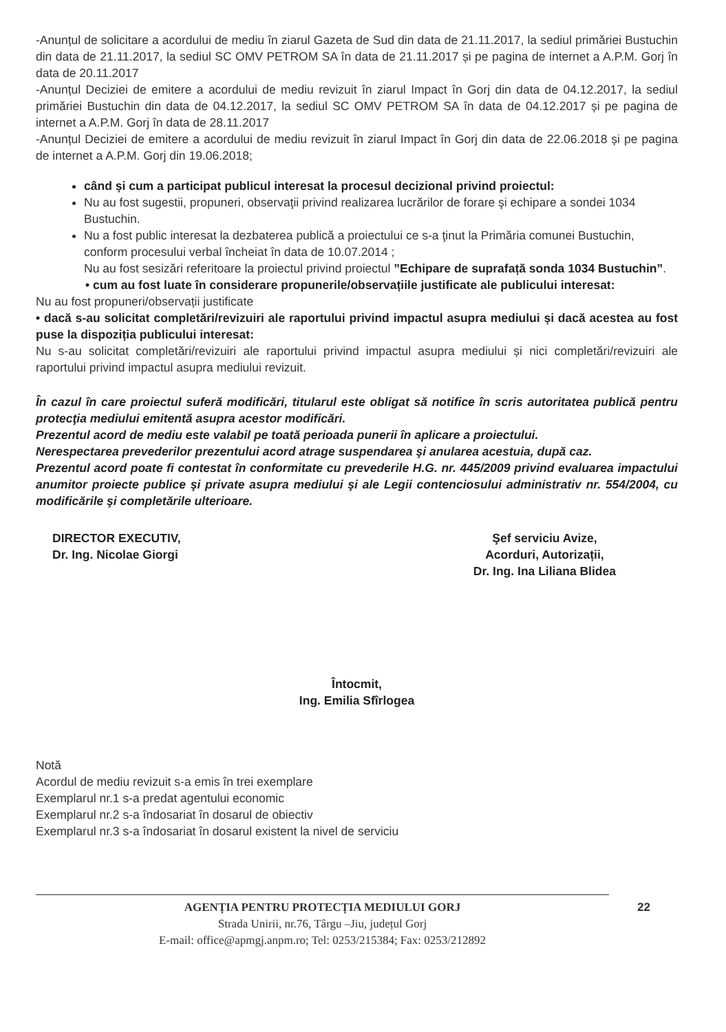-Anunțul de solicitare a acordului de mediu în ziarul Gazeta de Sud din data de 21.11.2017, la sediul primăriei Bustuchin din data de 21.11.2017, la sediul SC OMV PETROM SA în data de 21.11.2017 și pe pagina de internet a A.P.M. Gorj în data de 20.11.2017
-Anunțul Deciziei de emitere a acordului de mediu revizuit în ziarul Impact în Gorj din data de 04.12.2017, la sediul primăriei Bustuchin din data de 04.12.2017, la sediul SC OMV PETROM SA în data de 04.12.2017 și pe pagina de internet a A.P.M. Gorj în data de 28.11.2017
-Anunțul Deciziei de emitere a acordului de mediu revizuit în ziarul Impact în Gorj din data de 22.06.2018 și pe pagina de internet a A.P.M. Gorj din 19.06.2018;
când și cum a participat publicul interesat la procesul decizional privind proiectul:
Nu au fost sugestii, propuneri, observaţii privind realizarea lucrărilor de forare şi echipare a sondei 1034 Bustuchin.
Nu a fost public interesat la dezbaterea publică a proiectului ce s-a ţinut la Primăria comunei Bustuchin, conform procesului verbal încheiat în data de 10.07.2014 ;
Nu au fost sesizări referitoare la proiectul privind proiectul ”Echipare de suprafață sonda 1034 Bustuchin”.
• cum au fost luate în considerare propunerile/observațiile justificate ale publicului interesat:
Nu au fost propuneri/observații justificate
• dacă s-au solicitat completări/revizuiri ale raportului privind impactul asupra mediului și dacă acestea au fost puse la dispoziția publicului interesat:
Nu s-au solicitat completări/revizuiri ale raportului privind impactul asupra mediului și nici completări/revizuiri ale raportului privind impactul asupra mediului revizuit.
În cazul în care proiectul suferă modificări, titularul este obligat să notifice în scris autoritatea publică pentru protecţia mediului emitentă asupra acestor modificări.
Prezentul acord de mediu este valabil pe toată perioada punerii în aplicare a proiectului.
Nerespectarea prevederilor prezentului acord atrage suspendarea şi anularea acestuia, după caz.
Prezentul acord poate fi contestat în conformitate cu prevederile H.G. nr. 445/2009 privind evaluarea impactului anumitor proiecte publice şi private asupra mediului şi ale Legii contenciosului administrativ nr. 554/2004, cu modificările şi completările ulterioare.
DIRECTOR EXECUTIV,
Dr. Ing. Nicolae Giorgi
Şef serviciu Avize,
Acorduri, Autorizații,
Dr. Ing. Ina Liliana Blidea
Întocmit,
Ing. Emilia Sfîrlogea
Notă
Acordul de mediu revizuit s-a emis în trei exemplare
Exemplarul nr.1 s-a predat agentului economic
Exemplarul nr.2 s-a îndosariat în dosarul de obiectiv
Exemplarul nr.3 s-a îndosariat în dosarul existent la nivel de serviciu
AGENȚIA PENTRU PROTECȚIA MEDIULUI GORJ 22
Strada Unirii, nr.76, Târgu –Jiu, județul Gorj
E-mail: office@apmgj.anpm.ro; Tel: 0253/215384; Fax: 0253/212892